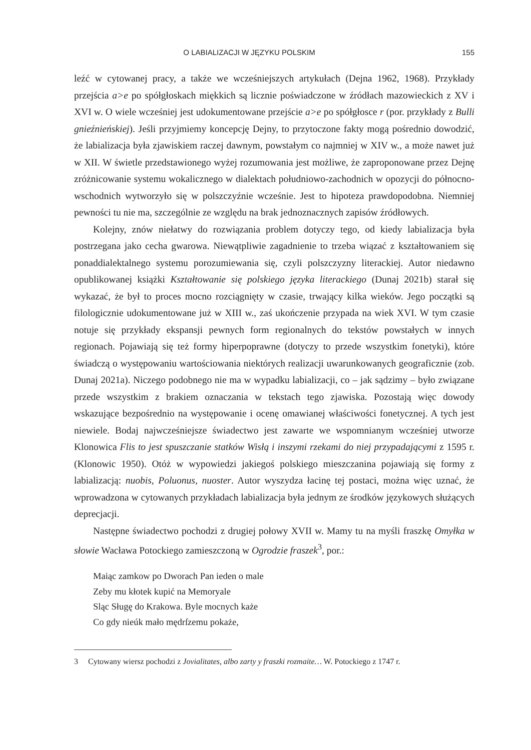O LABIALIZACJI W JĘZYKU POLSKIM 155
leźć w cytowanej pracy, a także we wcześniejszych artykułach (Dejna 1962, 1968). Przykłady przejścia a>e po spółgłoskach miękkich są licznie poświadczone w źródłach mazowieckich z XV i XVI w. O wiele wcześniej jest udokumentowane przejście a>e po spółgłosce r (por. przykłady z Bulli gnieźnieńskiej). Jeśli przyjmiemy koncepcję Dejny, to przytoczone fakty mogą pośrednio dowodzić, że labializacja była zjawiskiem raczej dawnym, powstałym co najmniej w XIV w., a może nawet już w XII. W świetle przedstawionego wyżej rozumowania jest możliwe, że zaproponowane przez Dejnę zróżnicowanie systemu wokalicznego w dialektach południowo-zachodnich w opozycji do północno-wschodnich wytworzyło się w polszczyźnie wcześnie. Jest to hipoteza prawdopodobna. Niemniej pewności tu nie ma, szczególnie ze względu na brak jednoznacznych zapisów źródłowych.
Kolejny, znów niełatwy do rozwiązania problem dotyczy tego, od kiedy labializacja była postrzegana jako cecha gwarowa. Niewątpliwie zagadnienie to trzeba wiązać z kształtowaniem się ponaddialektalnego systemu porozumiewania się, czyli polszczyzny literackiej. Autor niedawno opublikowanej książki Kształtowanie się polskiego języka literackiego (Dunaj 2021b) starał się wykazać, że był to proces mocno rozciągnięty w czasie, trwający kilka wieków. Jego początki są filologicznie udokumentowane już w XIII w., zaś ukończenie przypada na wiek XVI. W tym czasie notuje się przykłady ekspansji pewnych form regionalnych do tekstów powstałych w innych regionach. Pojawiają się też formy hiperpoprawne (dotyczy to przede wszystkim fonetyki), które świadczą o występowaniu wartościowania niektórych realizacji uwarunkowanych geograficznie (zob. Dunaj 2021a). Niczego podobnego nie ma w wypadku labializacji, co – jak sądzimy – było związane przede wszystkim z brakiem oznaczania w tekstach tego zjawiska. Pozostają więc dowody wskazujące bezpośrednio na występowanie i ocenę omawianej właściwości fonetycznej. A tych jest niewiele. Bodaj najwcześniejsze świadectwo jest zawarte we wspomnianym wcześniej utworze Klonowica Flis to jest spuszczanie statków Wisłą i inszymi rzekami do niej przypadającymi z 1595 r. (Klonowic 1950). Otóż w wypowiedzi jakiegoś polskiego mieszczanina pojawiają się formy z labializacją: nuobis, Poluonus, nuoster. Autor wyszydza łacinę tej postaci, można więc uznać, że wprowadzona w cytowanych przykładach labializacja była jednym ze środków językowych służących deprecjacji.
Następne świadectwo pochodzi z drugiej połowy XVII w. Mamy tu na myśli fraszkę Omyłka w słowie Wacława Potockiego zamieszczoną w Ogrodzie fraszek<sup>3</sup>, por.:
Maiąc zamkow po Dworach Pan ieden o male
Zeby mu kłotek kupić na Memoryale
Sląc Sługę do Krakowa. Byle mocnych każe
Co gdy nieúk mało mędrſzemu pokaże,
3 Cytowany wiersz pochodzi z Jovialitates, albo zarty y fraszki rozmaite… W. Potockiego z 1747 r.